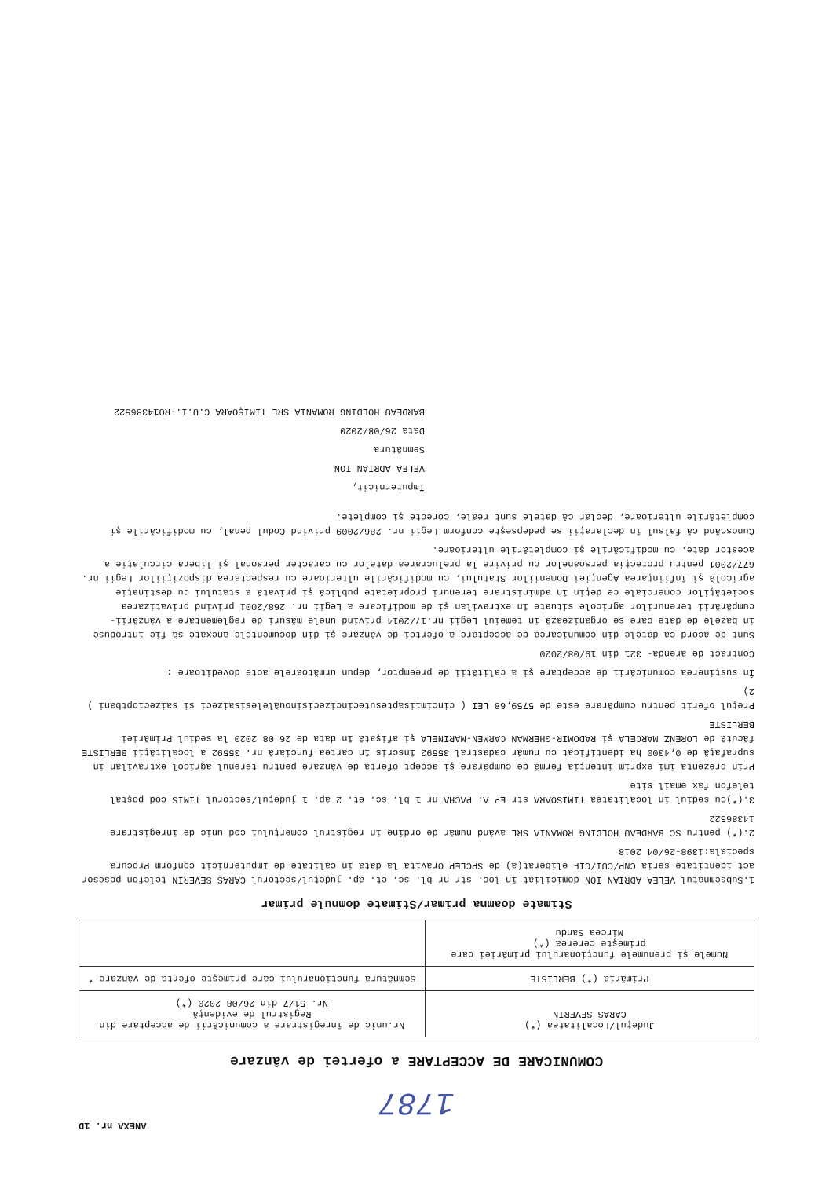ANEXA nr. 1D
1787
COMUNICARE DE ACCEPTARE a ofertei de vânzare
| Judeţul/Localitatea (*) CARAS SEVERIN | Nr.unic de înregistrare a comunicării de acceptare din Registrul de evidenţă Nr. 51/7 din 26/08 2020 (*) |
| Primăria (*) BERLISTE | Semnătura funcţionarului care primeşte oferta de vânzare * |
| Numele şi prenumele funcţionarului primăriei care primeşte cererea (*) Mircea Sandu | |
Stimate doamna primar/Stimate domnule primar
1.Subsemnatul VELEA ADRIAN ION domiciliat în loc. str nr bl. sc. et. ap. judeţul/sectorul CARAS SEVERIN telefon posesor act identitate seria CNP/CUI/CIF eliberat(a) de SPCLEP Oravita la data în calitate de Imputernicit conform Procura speciala:1398-26/04 2018
2.(*) pentru SC BARDEAU HOLDING ROMANIA SRL având număr de ordine în registrul comerţului cod unic de înregistrare 14386522
3.(*)cu sediul în localitatea TIMISOARA str EP A. PACHA nr 1 bl. sc. et. 2 ap. 1 judeţul/sectorul TIMIS cod poştal telefon fax email site
Prin prezenta îmi exprim intenţia fermă de cumpărare şi accept oferta de vânzare pentru terenul agricol extravilan în suprafaţă de 0,4300 ha identificat cu număr cadastral 35592 înscris în cartea funciară nr. 35592 a localităţii BERLISTE făcută de LORENZ MARCELA şi RADOMIR-GHERMAN CARMEN-MARINELA şi afişată în data de 26 08 2020 la sediul Primăriei BERLISTE
Preţul oferit pentru cumpărare este de 5759,68 LEI ( cincimiisaptesutecincizecisinouălelesisaizeci si saizecioptbani ) 2)
În susţinerea comunicării de acceptare şi a calităţii de preemptor, depun următoarele acte doveditoare :
Contract de arenda- 321 din 19/08/2020
Sunt de acord ca datele din comunicarea de acceptare a ofertei de vânzare şi din documentele anexate să fie introduse în bazele de date care se organizează în temeiul Legii nr.17/2014 privind unele măsuri de reglementare a vânzării-cumpărării terenurilor agricole situate în extravilan şi de modificare a Legii nr. 268/2001 privind privatizarea societăţilor comerciale ce deţin în administrare terenuri proprietate publică şi privată a statului cu destinaţie agricolă şi înfiinţarea Agenţiei Domeniilor Statului, cu modificările ulterioare cu respectarea dispoziţiilor Legii nr. 677/2001 pentru protecţia persoanelor cu privire la prelucrarea datelor cu caracter personal şi libera circulaţie a acestor date, cu modificările şi completările ulterioare.
Cunoscând că falsul în declaraţii se pedepseşte conform Legii nr. 286/2009 privind Codul penal, cu modificările şi completările ulterioare, declar că datele sunt reale, corecte şi complete.
Împuternicit,
VELEA ADRIAN ION
Semnătura
Data 26/08/2020
BARDEAU HOLDING ROMANIA SRL TIMIŞOARA C.U.I.-RO14386522